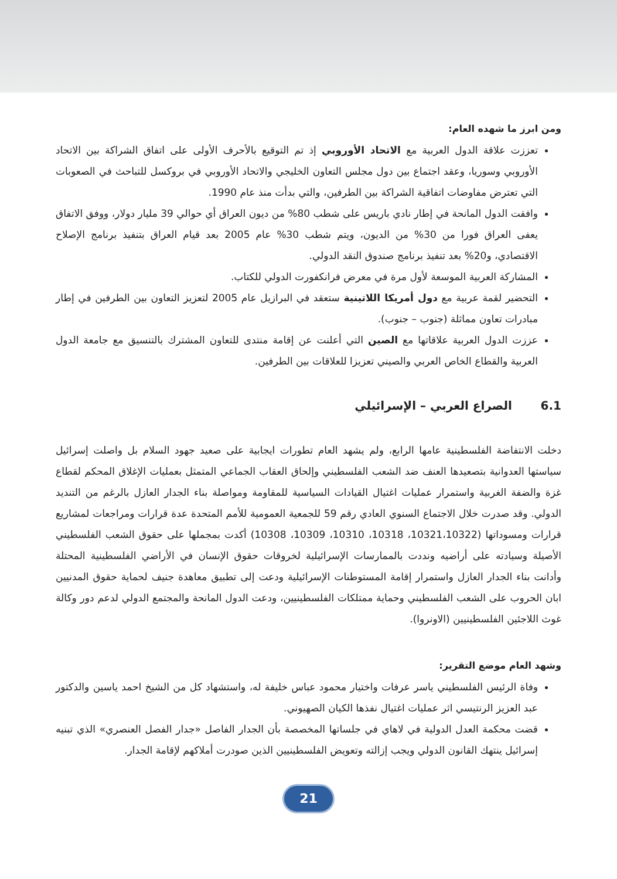ومن ابرز ما شهده العام:
تعززت علاقة الدول العربية مع الاتحاد الأوروبي إذ تم التوقيع بالأحرف الأولى على اتفاق الشراكة بين الاتحاد الأوروبي وسوريا، وعقد اجتماع بين دول مجلس التعاون الخليجي والاتحاد الأوروبي في بروكسل للتباحث في الصعوبات التي تعترض مفاوضات اتفاقية الشراكة بين الطرفين، والتي بدأت منذ عام 1990.
وافقت الدول المانحة في إطار نادي باريس على شطب 80% من ديون العراق أي حوالي 39 مليار دولار، ووفق الاتفاق يعفى العراق فورا من 30% من الديون، ويتم شطب 30% عام 2005 بعد قيام العراق بتنفيذ برنامج الإصلاح الاقتصادي، و20% بعد تنفيذ برنامج صندوق النقد الدولي.
المشاركة العربية الموسعة لأول مرة في معرض فرانكفورت الدولي للكتاب.
التحضير لقمة عربية مع دول أمريكا اللاتينية ستعقد في البرازيل عام 2005 لتعزيز التعاون بين الطرفين في إطار مبادرات تعاون مماثلة (جنوب – جنوب).
عززت الدول العربية علاقاتها مع الصين التي أعلنت عن إقامة منتدى للتعاون المشترك بالتنسيق مع جامعة الدول العربية والقطاع الخاص العربي والصيني تعزيزا للعلاقات بين الطرفين.
6.1 الصراع العربي – الإسرائيلي
دخلت الانتفاضة الفلسطينية عامها الرابع، ولم يشهد العام تطورات ايجابية على صعيد جهود السلام بل واصلت إسرائيل سياستها العدوانية بتصعيدها العنف ضد الشعب الفلسطيني وإلحاق العقاب الجماعي المتمثل بعمليات الإغلاق المحكم لقطاع غزة والضفة الغربية واستمرار عمليات اغتيال القيادات السياسية للمقاومة ومواصلة بناء الجدار العازل بالرغم من التنديد الدولي. وقد صدرت خلال الاجتماع السنوي العادي رقم 59 للجمعية العمومية للأمم المتحدة عدة قرارات ومراجعات لمشاريع قرارات ومسوداتها (10321،10322، 10318، 10310، 10309، 10308) أكدت بمجملها على حقوق الشعب الفلسطيني الأصيلة وسيادته على أراضيه ونددت بالممارسات الإسرائيلية لخروقات حقوق الإنسان في الأراضي الفلسطينية المحتلة وأدانت بناء الجدار العازل واستمرار إقامة المستوطنات الإسرائيلية ودعت إلى تطبيق معاهدة جنيف لحماية حقوق المدنيين ابان الحروب على الشعب الفلسطيني وحماية ممتلكات الفلسطينيين، ودعت الدول المانحة والمجتمع الدولي لدعم دور وكالة غوث اللاجئين الفلسطينيين (الاونروا).
وشهد العام موضع التقرير:
وفاة الرئيس الفلسطيني ياسر عرفات واختيار محمود عباس خليفة له، واستشهاد كل من الشيخ احمد ياسين والدكتور عبد العزيز الرنتيسي اثر عمليات اغتيال نفذها الكيان الصهيوني.
قضت محكمة العدل الدولية في لاهاي في جلساتها المخصصة بأن الجدار الفاصل «جدار الفصل العنصري» الذي تبنيه إسرائيل ينتهك القانون الدولي ويجب إزالته وتعويض الفلسطينيين الذين صودرت أملاكهم لإقامة الجدار.
21